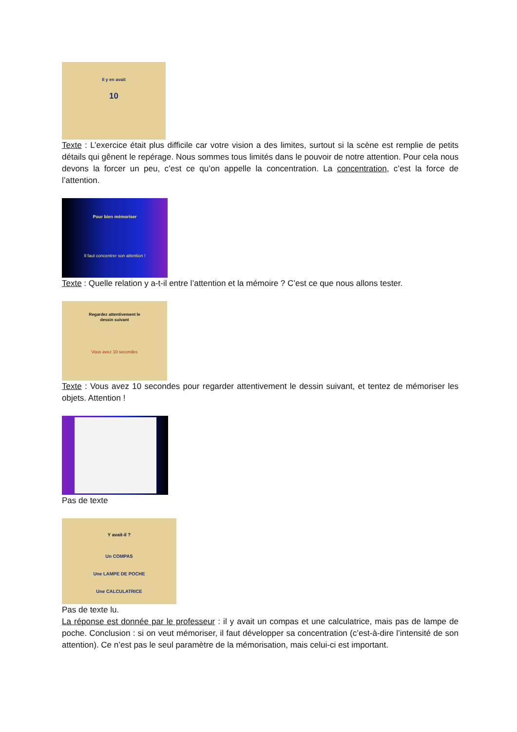Il y en avait
10
Texte : L’exercice était plus difficile car votre vision a des limites, surtout si la scène est remplie de petits détails qui gênent le repérage. Nous sommes tous limités dans le pouvoir de notre attention. Pour cela nous devons la forcer un peu, c’est ce qu’on appelle la concentration. La concentration, c’est la force de l’attention.
Pour bien mémoriser
Il faut concentrer son attention !
Texte : Quelle relation y a-t-il entre l’attention et la mémoire ? C’est ce que nous allons tester.
Regardez attentivement le
dessin suivant
Vous avez 10 secondes
Texte : Vous avez 10 secondes pour regarder attentivement le dessin suivant, et tentez de mémoriser les objets. Attention !
Pas de texte
Y avait-il ?
Un COMPAS
Une LAMPE DE POCHE
Une CALCULATRICE
Pas de texte lu.
La réponse est donnée par le professeur : il y avait un compas et une calculatrice, mais pas de lampe de poche. Conclusion : si on veut mémoriser, il faut développer sa concentration (c’est-à-dire l’intensité de son attention). Ce n’est pas le seul paramètre de la mémorisation, mais celui-ci est important.